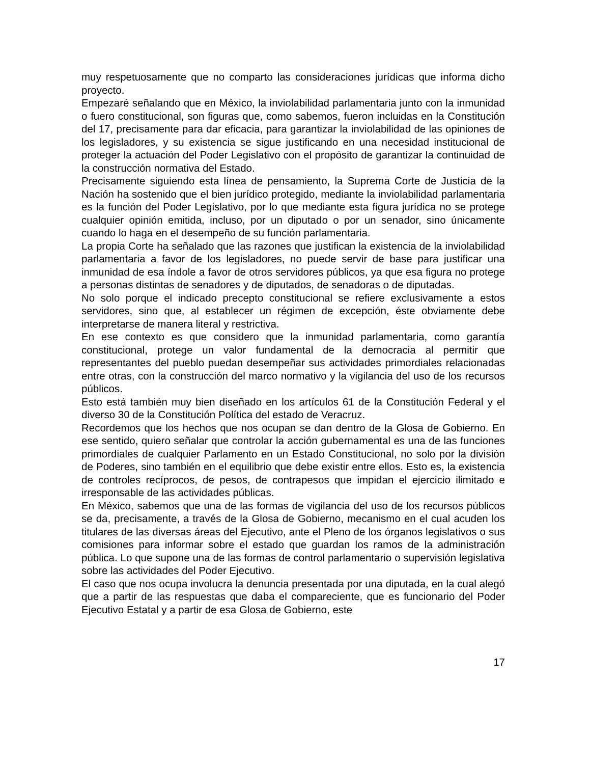muy respetuosamente que no comparto las consideraciones jurídicas que informa dicho proyecto.
Empezaré señalando que en México, la inviolabilidad parlamentaria junto con la inmunidad o fuero constitucional, son figuras que, como sabemos, fueron incluidas en la Constitución del 17, precisamente para dar eficacia, para garantizar la inviolabilidad de las opiniones de los legisladores, y su existencia se sigue justificando en una necesidad institucional de proteger la actuación del Poder Legislativo con el propósito de garantizar la continuidad de la construcción normativa del Estado.
Precisamente siguiendo esta línea de pensamiento, la Suprema Corte de Justicia de la Nación ha sostenido que el bien jurídico protegido, mediante la inviolabilidad parlamentaria es la función del Poder Legislativo, por lo que mediante esta figura jurídica no se protege cualquier opinión emitida, incluso, por un diputado o por un senador, sino únicamente cuando lo haga en el desempeño de su función parlamentaria.
La propia Corte ha señalado que las razones que justifican la existencia de la inviolabilidad parlamentaria a favor de los legisladores, no puede servir de base para justificar una inmunidad de esa índole a favor de otros servidores públicos, ya que esa figura no protege a personas distintas de senadores y de diputados, de senadoras o de diputadas.
No solo porque el indicado precepto constitucional se refiere exclusivamente a estos servidores, sino que, al establecer un régimen de excepción, éste obviamente debe interpretarse de manera literal y restrictiva.
En ese contexto es que considero que la inmunidad parlamentaria, como garantía constitucional, protege un valor fundamental de la democracia al permitir que representantes del pueblo puedan desempeñar sus actividades primordiales relacionadas entre otras, con la construcción del marco normativo y la vigilancia del uso de los recursos públicos.
Esto está también muy bien diseñado en los artículos 61 de la Constitución Federal y el diverso 30 de la Constitución Política del estado de Veracruz.
Recordemos que los hechos que nos ocupan se dan dentro de la Glosa de Gobierno. En ese sentido, quiero señalar que controlar la acción gubernamental es una de las funciones primordiales de cualquier Parlamento en un Estado Constitucional, no solo por la división de Poderes, sino también en el equilibrio que debe existir entre ellos. Esto es, la existencia de controles recíprocos, de pesos, de contrapesos que impidan el ejercicio ilimitado e irresponsable de las actividades públicas.
En México, sabemos que una de las formas de vigilancia del uso de los recursos públicos se da, precisamente, a través de la Glosa de Gobierno, mecanismo en el cual acuden los titulares de las diversas áreas del Ejecutivo, ante el Pleno de los órganos legislativos o sus comisiones para informar sobre el estado que guardan los ramos de la administración pública. Lo que supone una de las formas de control parlamentario o supervisión legislativa sobre las actividades del Poder Ejecutivo.
El caso que nos ocupa involucra la denuncia presentada por una diputada, en la cual alegó que a partir de las respuestas que daba el compareciente, que es funcionario del Poder Ejecutivo Estatal y a partir de esa Glosa de Gobierno, este
17